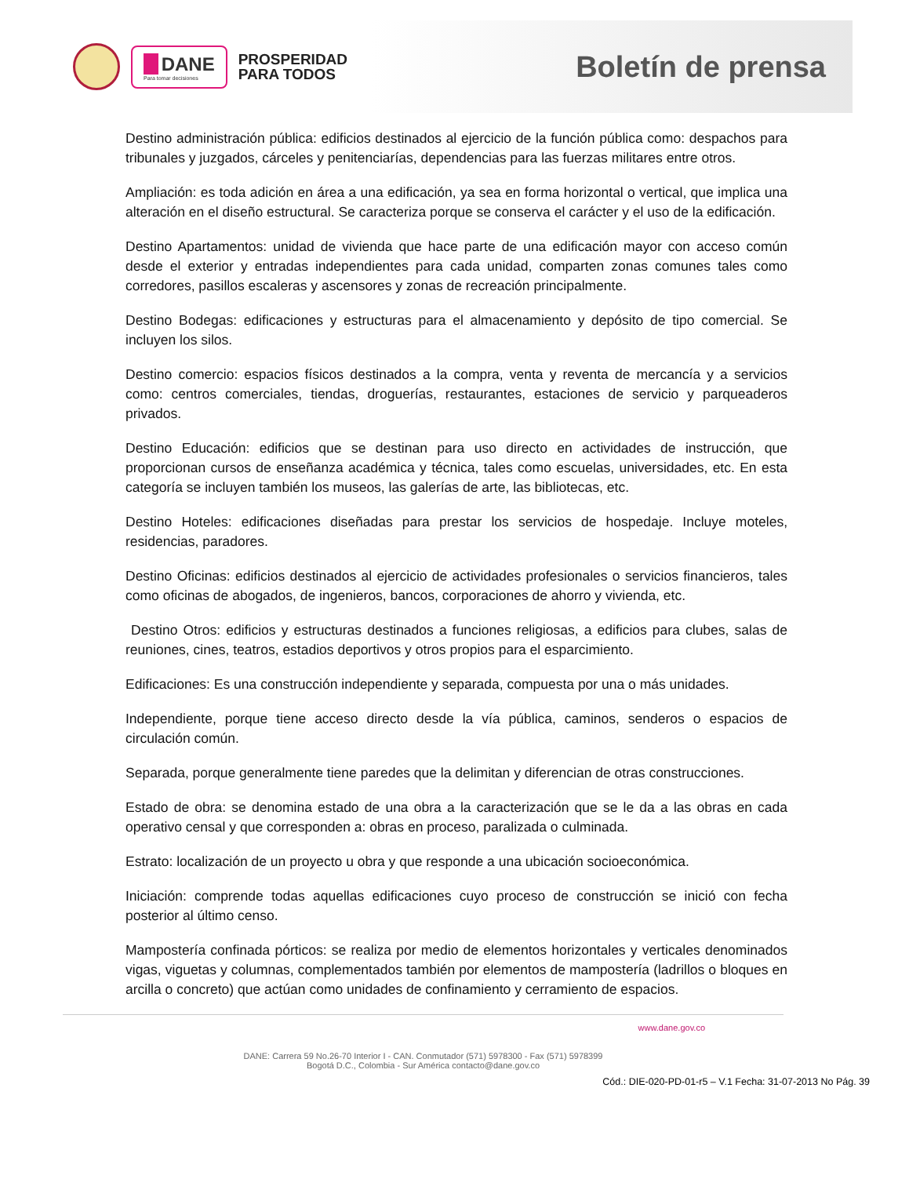DANE
Para tomar decisiones
PROSPERIDAD
PARA TODOS
Boletín de prensa
Destino administración pública: edificios destinados al ejercicio de la función pública como: despachos para tribunales y juzgados, cárceles y penitenciarías, dependencias para las fuerzas militares entre otros.
Ampliación: es toda adición en área a una edificación, ya sea en forma horizontal o vertical, que implica una alteración en el diseño estructural. Se caracteriza porque se conserva el carácter y el uso de la edificación.
Destino Apartamentos: unidad de vivienda que hace parte de una edificación mayor con acceso común desde el exterior y entradas independientes para cada unidad, comparten zonas comunes tales como corredores, pasillos escaleras y ascensores y zonas de recreación principalmente.
Destino Bodegas: edificaciones y estructuras para el almacenamiento y depósito de tipo comercial. Se incluyen los silos.
Destino comercio: espacios físicos destinados a la compra, venta y reventa de mercancía y a servicios como: centros comerciales, tiendas, droguerías, restaurantes, estaciones de servicio y parqueaderos privados.
Destino Educación: edificios que se destinan para uso directo en actividades de instrucción, que proporcionan cursos de enseñanza académica y técnica, tales como escuelas, universidades, etc. En esta categoría se incluyen también los museos, las galerías de arte, las bibliotecas, etc.
Destino Hoteles: edificaciones diseñadas para prestar los servicios de hospedaje. Incluye moteles, residencias, paradores.
Destino Oficinas: edificios destinados al ejercicio de actividades profesionales o servicios financieros, tales como oficinas de abogados, de ingenieros, bancos, corporaciones de ahorro y vivienda, etc.
Destino Otros: edificios y estructuras destinados a funciones religiosas, a edificios para clubes, salas de reuniones, cines, teatros, estadios deportivos y otros propios para el esparcimiento.
Edificaciones: Es una construcción independiente y separada, compuesta por una o más unidades.
Independiente, porque tiene acceso directo desde la vía pública, caminos, senderos o espacios de circulación común.
Separada, porque generalmente tiene paredes que la delimitan y diferencian de otras construcciones.
Estado de obra: se denomina estado de una obra a la caracterización que se le da a las obras en cada operativo censal y que corresponden a: obras en proceso, paralizada o culminada.
Estrato: localización de un proyecto u obra y que responde a una ubicación socioeconómica.
Iniciación: comprende todas aquellas edificaciones cuyo proceso de construcción se inició con fecha posterior al último censo.
Mampostería confinada pórticos: se realiza por medio de elementos horizontales y verticales denominados vigas, viguetas y columnas, complementados también por elementos de mampostería (ladrillos o bloques en arcilla o concreto) que actúan como unidades de confinamiento y cerramiento de espacios.
www.dane.gov.co
DANE: Carrera 59 No.26-70 Interior I - CAN. Conmutador (571) 5978300 - Fax (571) 5978399
Bogotá D.C., Colombia - Sur América contacto@dane.gov.co
Cód.: DIE-020-PD-01-r5 – V.1 Fecha: 31-07-2013 No Pág. 39